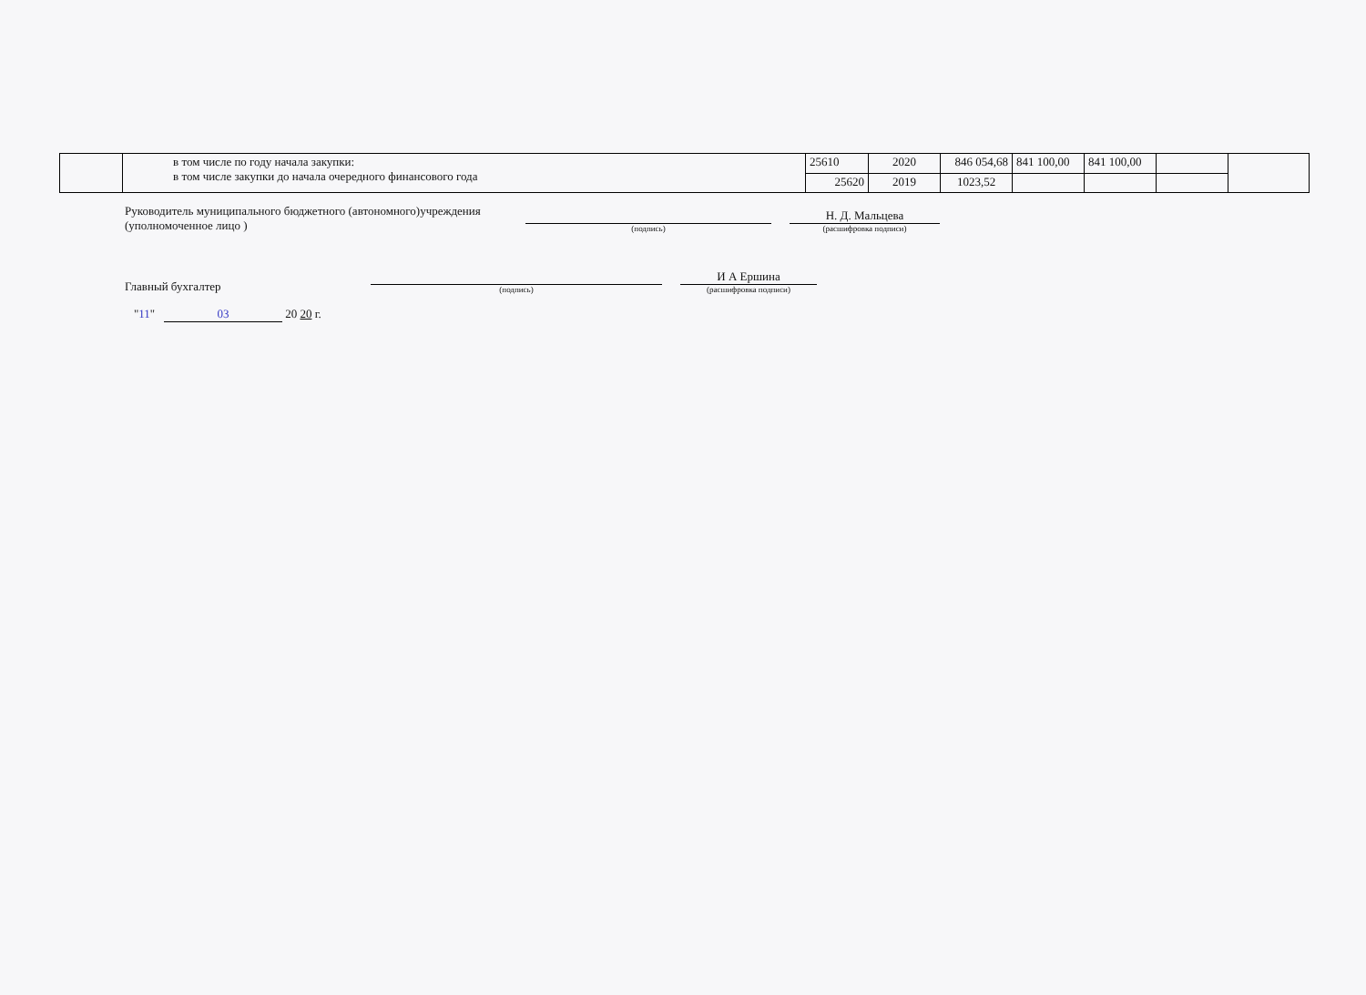| | в том числе по году начала закупки: в том числе закупки до начала очередного финансового года | 25610 | 2020 | 846 054,68 | 841 100,00 | 841 100,00 | | |
| | | 25620 | 2019 | 1023,52 | | | | |
Руководитель муниципального бюджетного (автономного)учреждения
(уполномоченное лицо )
(подпись)
Н. Д. Мальцева
(расшифровка подписи)
Главный бухгалтер
(подпись)
И А Ершина
(расшифровка подписи)
"11" 03 20 20 г.